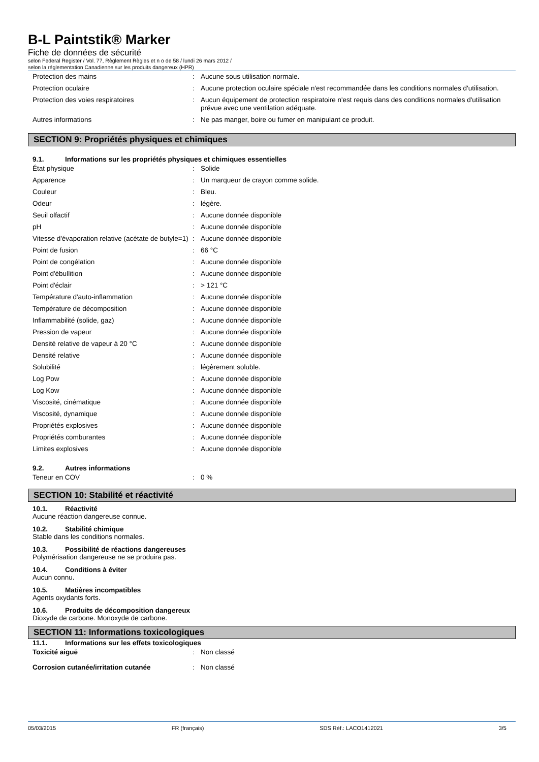B-L Paintstik® Marker
Fiche de données de sécurité
selon Federal Register / Vol. 77, Règlement Règles et n o de 58 / lundi 26 mars 2012 /
selon la réglementation Canadienne sur les produits dangereux (HPR)
| Protection des mains | : | Aucune sous utilisation normale. |
| Protection oculaire | : | Aucune protection oculaire spéciale n'est recommandée dans les conditions normales d'utilisation. |
| Protection des voies respiratoires | : | Aucun équipement de protection respiratoire n'est requis dans des conditions normales d'utilisation prévue avec une ventilation adéquate. |
| Autres informations | : | Ne pas manger, boire ou fumer en manipulant ce produit. |
SECTION 9: Propriétés physiques et chimiques
9.1. Informations sur les propriétés physiques et chimiques essentielles
| État physique | : | Solide |
| Apparence | : | Un marqueur de crayon comme solide. |
| Couleur | : | Bleu. |
| Odeur | : | légère. |
| Seuil olfactif | : | Aucune donnée disponible |
| pH | : | Aucune donnée disponible |
| Vitesse d'évaporation relative (acétate de butyle=1) | : | Aucune donnée disponible |
| Point de fusion | : | 66 °C |
| Point de congélation | : | Aucune donnée disponible |
| Point d'ébullition | : | Aucune donnée disponible |
| Point d'éclair | : | > 121 °C |
| Température d'auto-inflammation | : | Aucune donnée disponible |
| Température de décomposition | : | Aucune donnée disponible |
| Inflammabilité (solide, gaz) | : | Aucune donnée disponible |
| Pression de vapeur | : | Aucune donnée disponible |
| Densité relative de vapeur à 20 °C | : | Aucune donnée disponible |
| Densité relative | : | Aucune donnée disponible |
| Solubilité | : | légèrement soluble. |
| Log Pow | : | Aucune donnée disponible |
| Log Kow | : | Aucune donnée disponible |
| Viscosité, cinématique | : | Aucune donnée disponible |
| Viscosité, dynamique | : | Aucune donnée disponible |
| Propriétés explosives | : | Aucune donnée disponible |
| Propriétés comburantes | : | Aucune donnée disponible |
| Limites explosives | : | Aucune donnée disponible |
9.2. Autres informations
| Teneur en COV | : | 0 % |
SECTION 10: Stabilité et réactivité
10.1. Réactivité
Aucune réaction dangereuse connue.
10.2. Stabilité chimique
Stable dans les conditions normales.
10.3. Possibilité de réactions dangereuses
Polymérisation dangereuse ne se produira pas.
10.4. Conditions à éviter
Aucun connu.
10.5. Matières incompatibles
Agents oxydants forts.
10.6. Produits de décomposition dangereux
Dioxyde de carbone. Monoxyde de carbone.
SECTION 11: Informations toxicologiques
11.1. Informations sur les effets toxicologiques
| Toxicité aiguë | : | Non classé |
| Corrosion cutanée/irritation cutanée | : | Non classé |
05/03/2015 FR (français) SDS Réf.: LACO1412021 3/5